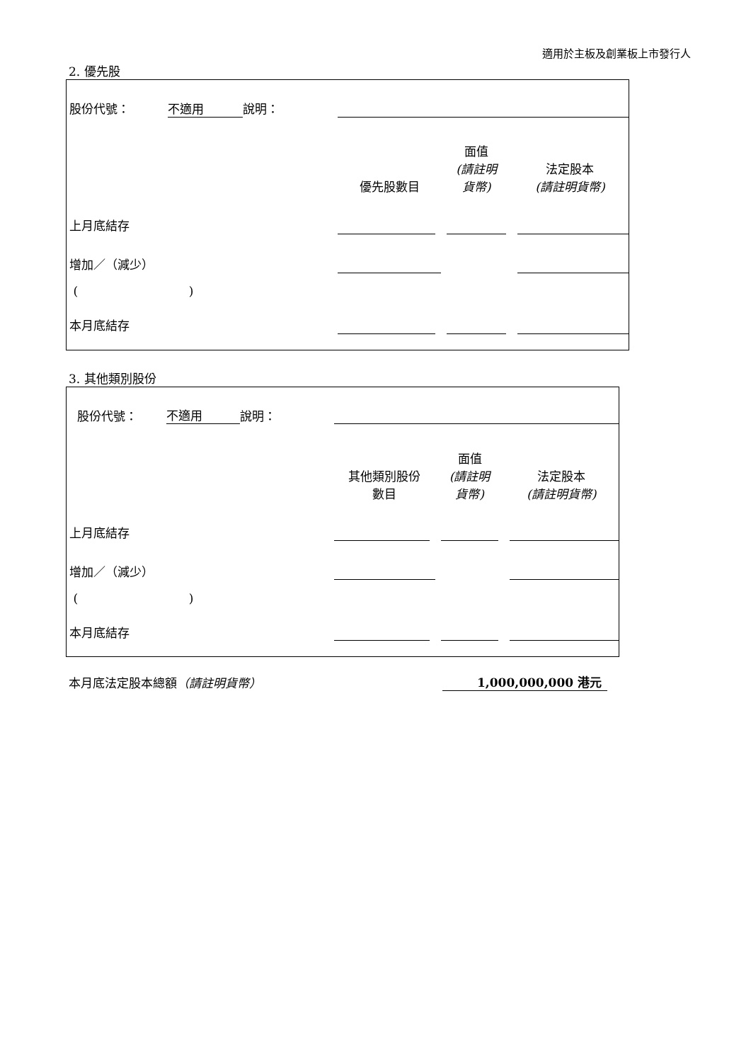適用於主板及創業板上市發行人
2. 優先股
| 股份代號： | 不適用 | 說明： | | | |
| | | | 優先股數目 | 面值 (請註明 貨幣) | 法定股本 (請註明貨幣) |
| 上月底結存 | | | | | |
| 增加／（減少） | | | | | |
| ( ) | | | | | |
| 本月底結存 | | | | | |
3. 其他類別股份
| 股份代號： | 不適用 | 說明： | | | |
| | | | 其他類別股份 數目 | 面值 (請註明 貨幣) | 法定股本 (請註明貨幣) |
| 上月底結存 | | | | | |
| 增加／（減少） | | | | | |
| ( ) | | | | | |
| 本月底結存 | | | | | |
本月底法定股本總額（請註明貨幣）
1,000,000,000 港元